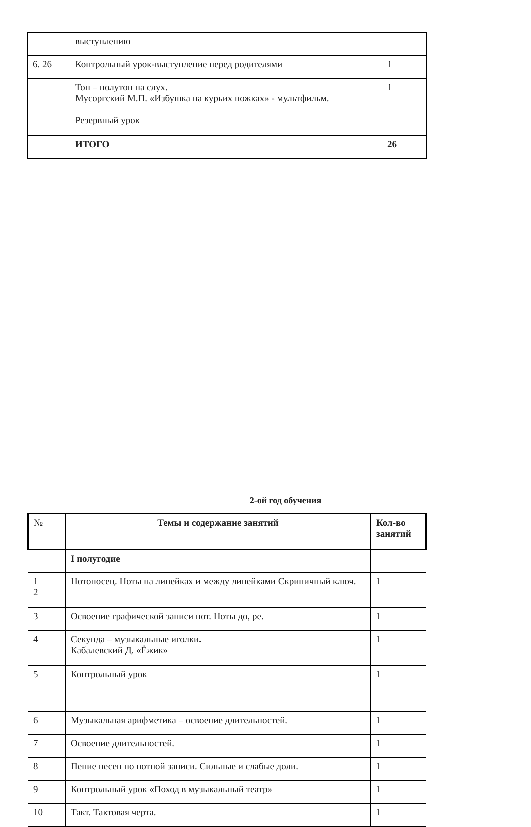| | выступлению | |
| 6. 26 | Контрольный урок-выступление перед родителями | 1 |
| | Тон – полутон на слух. Мусоргский М.П. «Избушка на курьих ножках» - мультфильм. Резервный урок | 1 |
| | ИТОГО | 26 |
2-ой год обучения
| № | Темы и содержание занятий | Кол-во занятий |
| --- | --- | --- |
| | I полугодие | |
| 1 2 | Нотоносец. Ноты на линейках и между линейками Скрипичный ключ. | 1 |
| 3 | Освоение графической записи нот. Ноты до, ре. | 1 |
| 4 | Секунда – музыкальные иголки . Кабалевский Д. «Ёжик» | 1 |
| 5 | Контрольный урок | 1 |
| 6 | Музыкальная арифметика – освоение длительностей. | 1 |
| 7 | Освоение длительностей. | 1 |
| 8 | Пение песен по нотной записи. Сильные и слабые доли. | 1 |
| 9 | Контрольный урок «Поход в музыкальный театр» | 1 |
| 10 | Такт. Тактовая черта. | 1 |